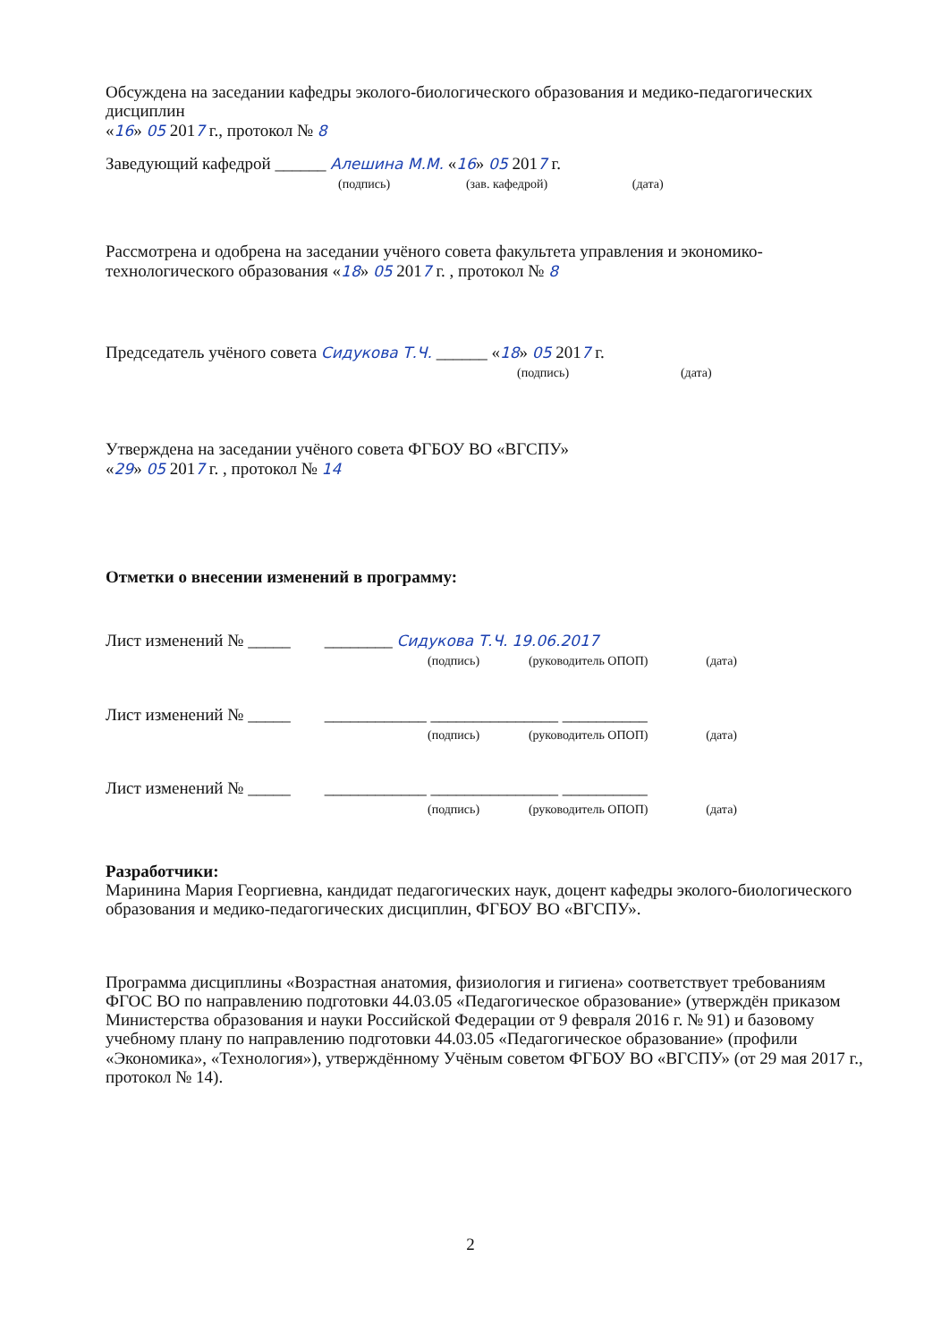Обсуждена на заседании кафедры эколого-биологического образования и медико-педагогических дисциплин
«16» 05 2017 г., протокол № 8
Заведующий кафедрой ______ Алешина М.М. «16» 05 2017 г.
(подпись) (зав. кафедрой) (дата)
Рассмотрена и одобрена на заседании учёного совета факультета управления и экономико-технологического образования «18» 05 2017 г. , протокол № 8
Председатель учёного совета Сидукова Т.Ч. ______ «18» 05 2017 г.
(подпись) (дата)
Утверждена на заседании учёного совета ФГБОУ ВО «ВГСПУ»
«29» 05 2017 г. , протокол № 14
Отметки о внесении изменений в программу:
Лист изменений № _____ ________ Сидукова Т.Ч. 19.06.2017
(подпись) (руководитель ОПОП) (дата)
Лист изменений № _____ ____________ _______________ __________
(подпись) (руководитель ОПОП) (дата)
Лист изменений № _____ ____________ _______________ __________
(подпись) (руководитель ОПОП) (дата)
Разработчики:
Маринина Мария Георгиевна, кандидат педагогических наук, доцент кафедры эколого-биологического образования и медико-педагогических дисциплин, ФГБОУ ВО «ВГСПУ».
Программа дисциплины «Возрастная анатомия, физиология и гигиена» соответствует требованиям ФГОС ВО по направлению подготовки 44.03.05 «Педагогическое образование» (утверждён приказом Министерства образования и науки Российской Федерации от 9 февраля 2016 г. № 91) и базовому учебному плану по направлению подготовки 44.03.05 «Педагогическое образование» (профили «Экономика», «Технология»), утверждённому Учёным советом ФГБОУ ВО «ВГСПУ» (от 29 мая 2017 г., протокол № 14).
2